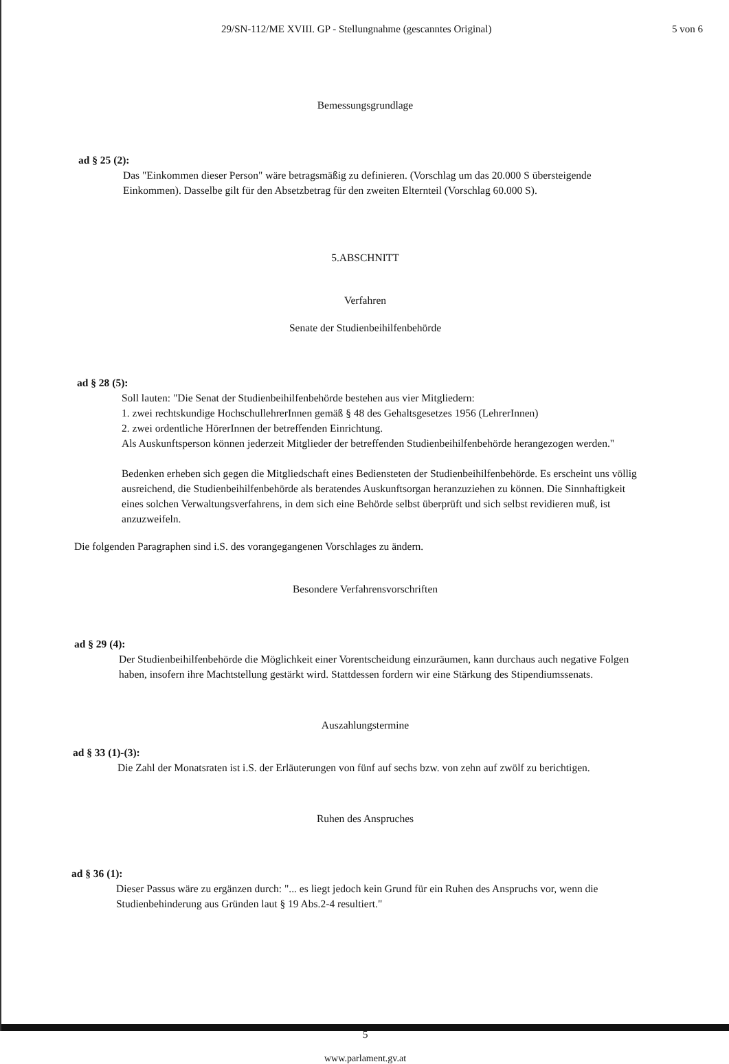29/SN-112/ME XVIII. GP - Stellungnahme (gescanntes Original) 5 von 6
Bemessungsgrundlage
ad § 25 (2):
Das "Einkommen dieser Person" wäre betragsmäßig zu definieren. (Vorschlag um das 20.000 S übersteigende Einkommen). Dasselbe gilt für den Absetzbetrag für den zweiten Elternteil (Vorschlag 60.000 S).
5.ABSCHNITT
Verfahren
Senate der Studienbeihilfenbehörde
ad § 28 (5):
Soll lauten: "Die Senat der Studienbeihilfenbehörde bestehen aus vier Mitgliedern:
1. zwei rechtskundige HochschullehrerInnen gemäß § 48 des Gehaltsgesetzes 1956 (LehrerInnen)
2. zwei ordentliche HörerInnen der betreffenden Einrichtung.
Als Auskunftsperson können jederzeit Mitglieder der betreffenden Studienbeihilfenbehörde herangezogen werden."
Bedenken erheben sich gegen die Mitgliedschaft eines Bediensteten der Studienbeihilfenbehörde. Es erscheint uns völlig ausreichend, die Studienbeihilfenbehörde als beratendes Auskunftsorgan heranzuziehen zu können. Die Sinnhaftigkeit eines solchen Verwaltungsverfahrens, in dem sich eine Behörde selbst überprüft und sich selbst revidieren muß, ist anzuzweifeln.
Die folgenden Paragraphen sind i.S. des vorangegangenen Vorschlages zu ändern.
Besondere Verfahrensvorschriften
ad § 29 (4):
Der Studienbeihilfenbehörde die Möglichkeit einer Vorentscheidung einzuräumen, kann durchaus auch negative Folgen haben, insofern ihre Machtstellung gestärkt wird. Stattdessen fordern wir eine Stärkung des Stipendiumssenats.
Auszahlungstermine
ad § 33 (1)-(3):
Die Zahl der Monatsraten ist i.S. der Erläuterungen von fünf auf sechs bzw. von zehn auf zwölf zu berichtigen.
Ruhen des Anspruches
ad § 36 (1):
Dieser Passus wäre zu ergänzen durch: "... es liegt jedoch kein Grund für ein Ruhen des Anspruchs vor, wenn die Studienbehinderung aus Gründen laut § 19 Abs.2-4 resultiert."
5
www.parlament.gv.at